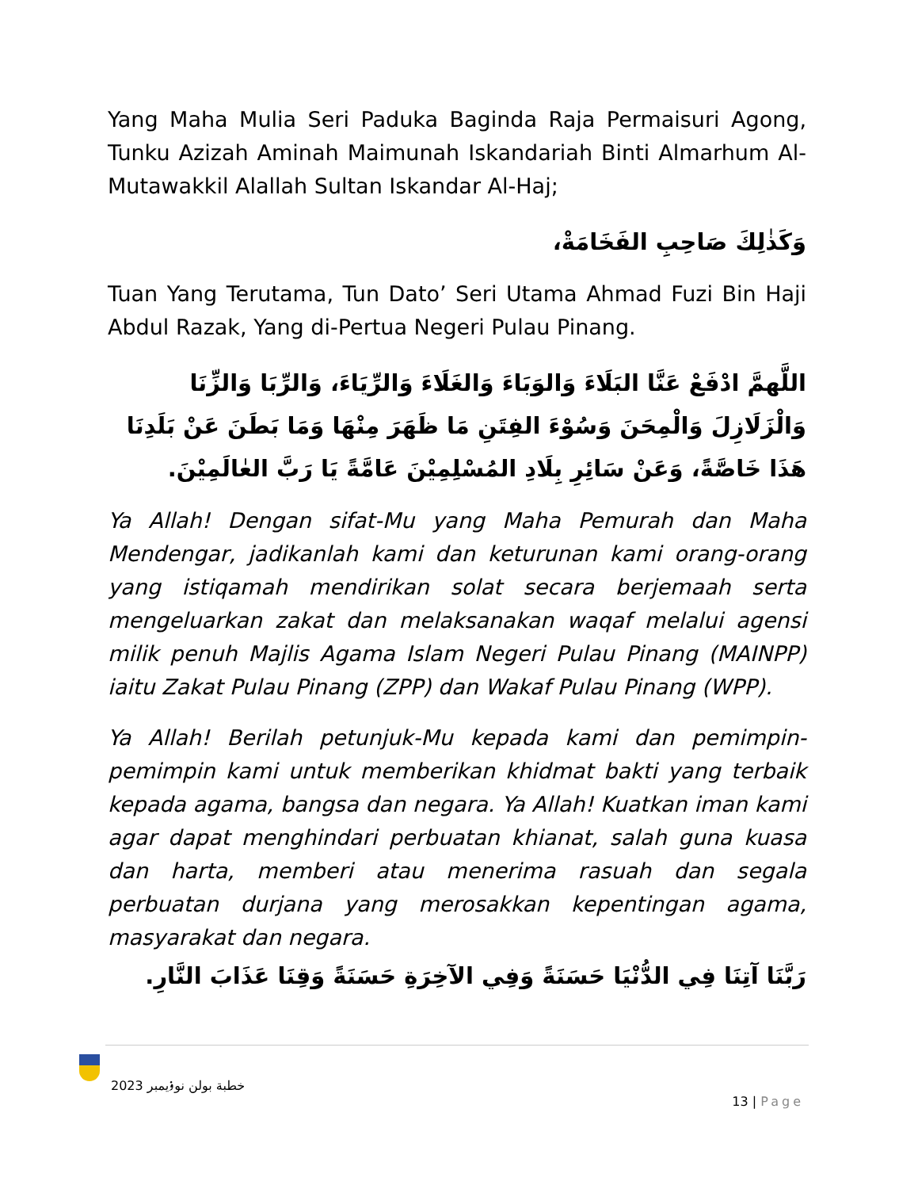Yang Maha Mulia Seri Paduka Baginda Raja Permaisuri Agong, Tunku Azizah Aminah Maimunah Iskandariah Binti Almarhum Al-Mutawakkil Alallah Sultan Iskandar Al-Haj;
وَكَذٰلِكَ صَاحِبِ الفَخَامَةْ،
Tuan Yang Terutama, Tun Dato’ Seri Utama Ahmad Fuzi Bin Haji Abdul Razak, Yang di-Pertua Negeri Pulau Pinang.
اللَّهمَّ ادْفَعْ عَنَّا البَلَاءَ وَالوَبَاءَ وَالغَلَاءَ وَالرِّيَاءَ، وَالرِّبَا وَالزِّنَا وَالْزَلَازِلَ وَالْمِحَنَ وَسُوْءَ الفِتَنِ مَا ظَهَرَ مِنْهَا وَمَا بَطَنَ عَنْ بَلَدِنَا هَذَا خَاصَّةً، وَعَنْ سَائِرِ بِلَادِ المُسْلِمِيْنَ عَامَّةً يَا رَبَّ العٰالَمِيْنَ.
Ya Allah! Dengan sifat-Mu yang Maha Pemurah dan Maha Mendengar, jadikanlah kami dan keturunan kami orang-orang yang istiqamah mendirikan solat secara berjemaah serta mengeluarkan zakat dan melaksanakan waqaf melalui agensi milik penuh Majlis Agama Islam Negeri Pulau Pinang (MAINPP) iaitu Zakat Pulau Pinang (ZPP) dan Wakaf Pulau Pinang (WPP).
Ya Allah! Berilah petunjuk-Mu kepada kami dan pemimpin-pemimpin kami untuk memberikan khidmat bakti yang terbaik kepada agama, bangsa dan negara. Ya Allah! Kuatkan iman kami agar dapat menghindari perbuatan khianat, salah guna kuasa dan harta, memberi atau menerima rasuah dan segala perbuatan durjana yang merosakkan kepentingan agama, masyarakat dan negara.
رَبَّنَا آتِنَا فِي الدُّنْيَا حَسَنَةً وَفِي الآخِرَةِ حَسَنَةً وَقِنَا عَذَابَ النَّارِ.
خطبة بولن نوۏيمبر 2023
13 | Page